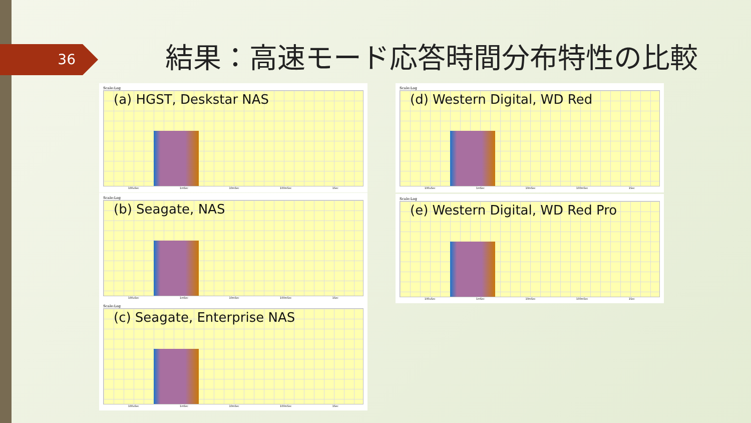36
結果：高速モード応答時間分布特性の比較
Scale:Log
(a) HGST, Deskstar NAS
100uSec 1mSec 10mSec 100mSec 1Sec
Scale:Log
(b) Seagate, NAS
100uSec 1mSec 10mSec 100mSec 1Sec
Scale:Log
(c) Seagate, Enterprise NAS
100uSec 1mSec 10mSec 100mSec 1Sec
Scale:Log
(d) Western Digital, WD Red
100uSec 1mSec 10mSec 100mSec 1Sec
Scale:Log
(e) Western Digital, WD Red Pro
100uSec 1mSec 10mSec 100mSec 1Sec